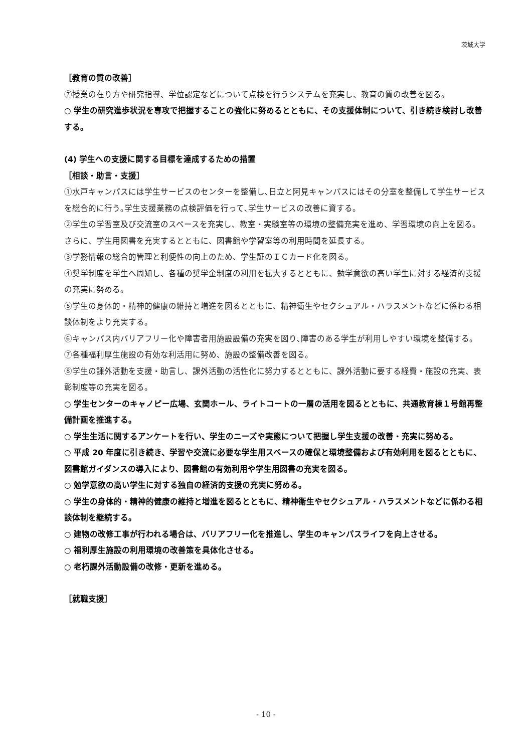茨城大学
［教育の質の改善］
⑦授業の在り方や研究指導、学位認定などについて点検を行うシステムを充実し、教育の質の改善を図る。
○ 学生の研究進歩状況を専攻で把握することの強化に努めるとともに、その支援体制について、引き続き検討し改善する。
(4) 学生への支援に関する目標を達成するための措置
［相談・助言・支援］
①水戸キャンパスには学生サービスのセンターを整備し､日立と阿見キャンパスにはその分室を整備して学生サービスを総合的に行う｡学生支援業務の点検評価を行って､学生サービスの改善に資する。
②学生の学習室及び交流室のスペースを充実し、教室・実験室等の環境の整備充実を進め、学習環境の向上を図る。さらに、学生用図書を充実するとともに、図書館や学習室等の利用時間を延長する。
③学務情報の総合的管理と利便性の向上のため、学生証のＩＣカード化を図る。
④奨学制度を学生へ周知し、各種の奨学金制度の利用を拡大するとともに、勉学意欲の高い学生に対する経済的支援の充実に努める。
⑤学生の身体的・精神的健康の維持と増進を図るとともに、精神衛生やセクシュアル・ハラスメントなどに係わる相談体制をより充実する。
⑥キャンパス内バリアフリー化や障害者用施設設備の充実を図り､障害のある学生が利用しやすい環境を整備する。
⑦各種福利厚生施設の有効な利活用に努め、施設の整備改善を図る。
⑧学生の課外活動を支援・助言し、課外活動の活性化に努力するとともに、課外活動に要する経費・施設の充実、表彰制度等の充実を図る。
○ 学生センターのキャノピー広場、玄関ホール、ライトコートの一層の活用を図るとともに、共通教育棟１号館再整備計画を推進する。
○ 学生生活に関するアンケートを行い、学生のニーズや実態について把握し学生支援の改善・充実に努める。
○ 平成 20 年度に引き続き、学習や交流に必要な学生用スペースの確保と環境整備および有効利用を図るとともに、図書館ガイダンスの導入により、図書館の有効利用や学生用図書の充実を図る。
○ 勉学意欲の高い学生に対する独自の経済的支援の充実に努める。
○ 学生の身体的・精神的健康の維持と増進を図るとともに、精神衛生やセクシュアル・ハラスメントなどに係わる相談体制を継続する。
○ 建物の改修工事が行われる場合は、バリアフリー化を推進し、学生のキャンパスライフを向上させる。
○ 福利厚生施設の利用環境の改善策を具体化させる。
○ 老朽課外活動設備の改修・更新を進める。
［就職支援］
- 10 -